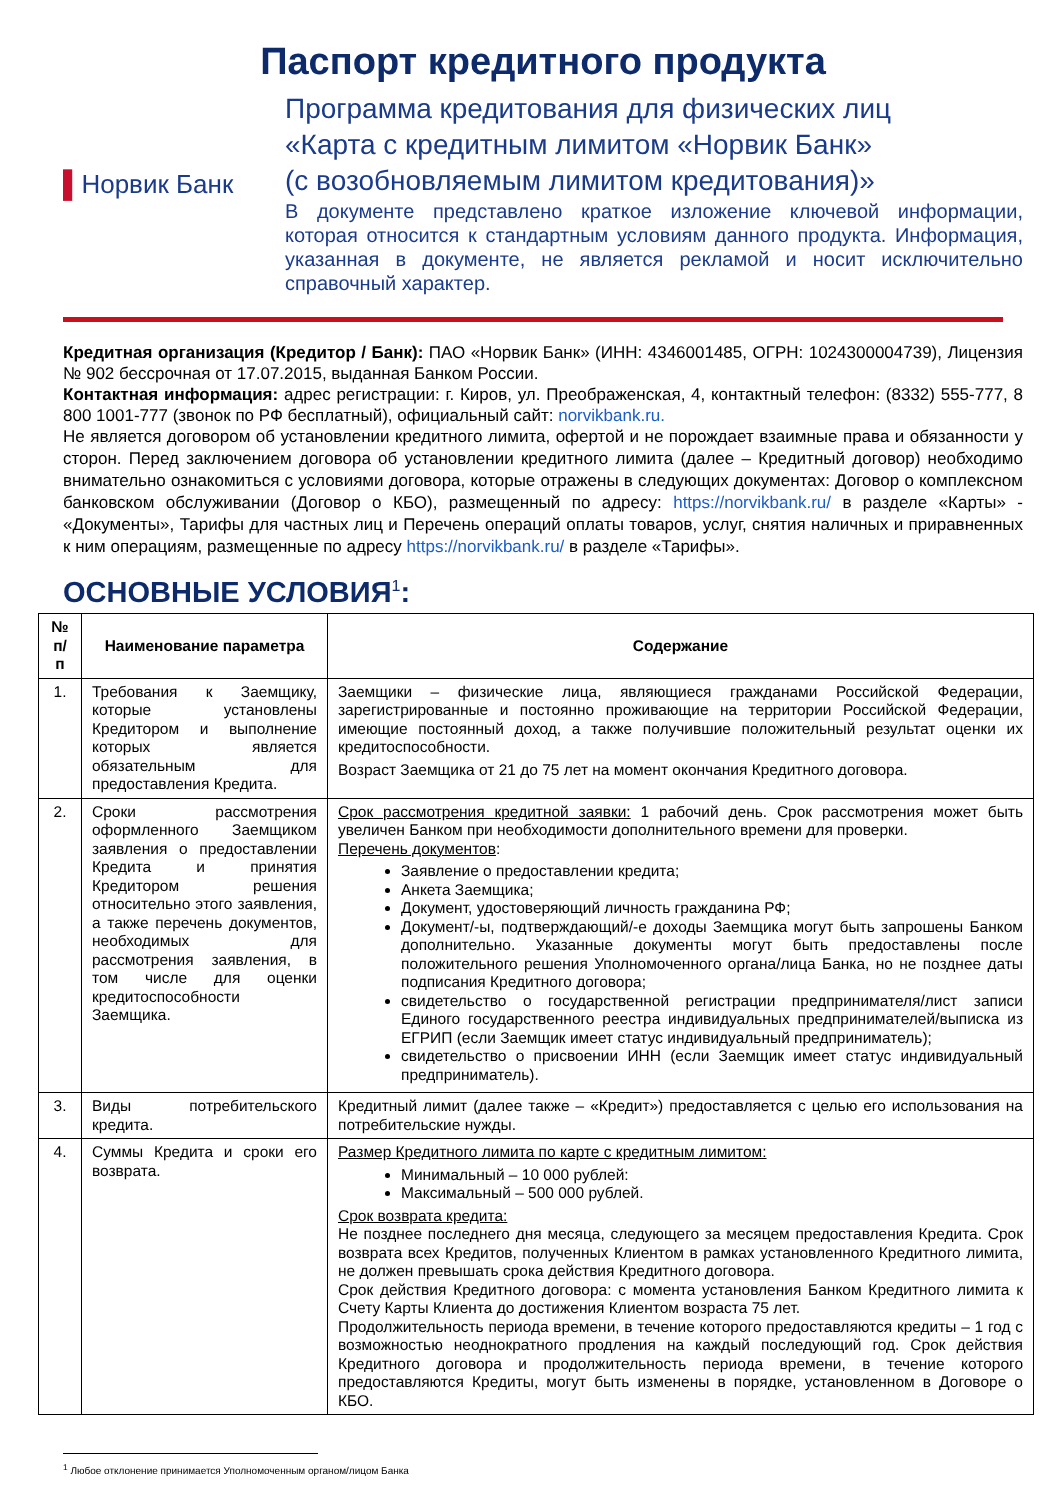Паспорт кредитного продукта
▌ Норвик Банк
Программа кредитования для физических лиц
«Карта с кредитным лимитом «Норвик Банк»
(с возобновляемым лимитом кредитования)»
В документе представлено краткое изложение ключевой информации, которая относится к стандартным условиям данного продукта. Информация, указанная в документе, не является рекламой и носит исключительно справочный характер.
Кредитная организация (Кредитор / Банк): ПАО «Норвик Банк» (ИНН: 4346001485, ОГРН: 1024300004739), Лицензия № 902 бессрочная от 17.07.2015, выданная Банком России.
Контактная информация: адрес регистрации: г. Киров, ул. Преображенская, 4, контактный телефон: (8332) 555-777, 8 800 1001-777 (звонок по РФ бесплатный), официальный сайт: norvikbank.ru.
Не является договором об установлении кредитного лимита, офертой и не порождает взаимные права и обязанности у сторон. Перед заключением договора об установлении кредитного лимита (далее – Кредитный договор) необходимо внимательно ознакомиться с условиями договора, которые отражены в следующих документах: Договор о комплексном банковском обслуживании (Договор о КБО), размещенный по адресу: https://norvikbank.ru/ в разделе «Карты» - «Документы», Тарифы для частных лиц и Перечень операций оплаты товаров, услуг, снятия наличных и приравненных к ним операциям, размещенные по адресу https://norvikbank.ru/ в разделе «Тарифы».
ОСНОВНЫЕ УСЛОВИЯ<sup>1</sup>:
| № п/п | Наименование параметра | Содержание |
| --- | --- | --- |
| 1. | Требования к Заемщику, которые установлены Кредитором и выполнение которых является обязательным для предоставления Кредита. | Заемщики – физические лица, являющиеся гражданами Российской Федерации, зарегистрированные и постоянно проживающие на территории Российской Федерации, имеющие постоянный доход, а также получившие положительный результат оценки их кредитоспособности. Возраст Заемщика от 21 до 75 лет на момент окончания Кредитного договора. |
| 2. | Сроки рассмотрения оформленного Заемщиком заявления о предоставлении Кредита и принятия Кредитором решения относительно этого заявления, а также перечень документов, необходимых для рассмотрения заявления, в том числе для оценки кредитоспособности Заемщика. | Срок рассмотрения кредитной заявки: 1 рабочий день. Срок рассмотрения может быть увеличен Банком при необходимости дополнительного времени для проверки. Перечень документов : Заявление о предоставлении кредита; Анкета Заемщика; Документ, удостоверяющий личность гражданина РФ; Документ/-ы, подтверждающий/-е доходы Заемщика могут быть запрошены Банком дополнительно. Указанные документы могут быть предоставлены после положительного решения Уполномоченного органа/лица Банка, но не позднее даты подписания Кредитного договора; свидетельство о государственной регистрации предпринимателя/лист записи Единого государственного реестра индивидуальных предпринимателей/выписка из ЕГРИП (если Заемщик имеет статус индивидуальный предприниматель); свидетельство о присвоении ИНН (если Заемщик имеет статус индивидуальный предприниматель). |
| 3. | Виды потребительского кредита. | Кредитный лимит (далее также – «Кредит») предоставляется с целью его использования на потребительские нужды. |
| 4. | Суммы Кредита и сроки его возврата. | Размер Кредитного лимита по карте с кредитным лимитом: Минимальный – 10 000 рублей: Максимальный – 500 000 рублей. Срок возврата кредита: Не позднее последнего дня месяца, следующего за месяцем предоставления Кредита. Срок возврата всех Кредитов, полученных Клиентом в рамках установленного Кредитного лимита, не должен превышать срока действия Кредитного договора. Срок действия Кредитного договора: с момента установления Банком Кредитного лимита к Счету Карты Клиента до достижения Клиентом возраста 75 лет. Продолжительность периода времени, в течение которого предоставляются кредиты – 1 год с возможностью неоднократного продления на каждый последующий год. Срок действия Кредитного договора и продолжительность периода времени, в течение которого предоставляются Кредиты, могут быть изменены в порядке, установленном в Договоре о КБО. |
<sup>1</sup> Любое отклонение принимается Уполномоченным органом/лицом Банка